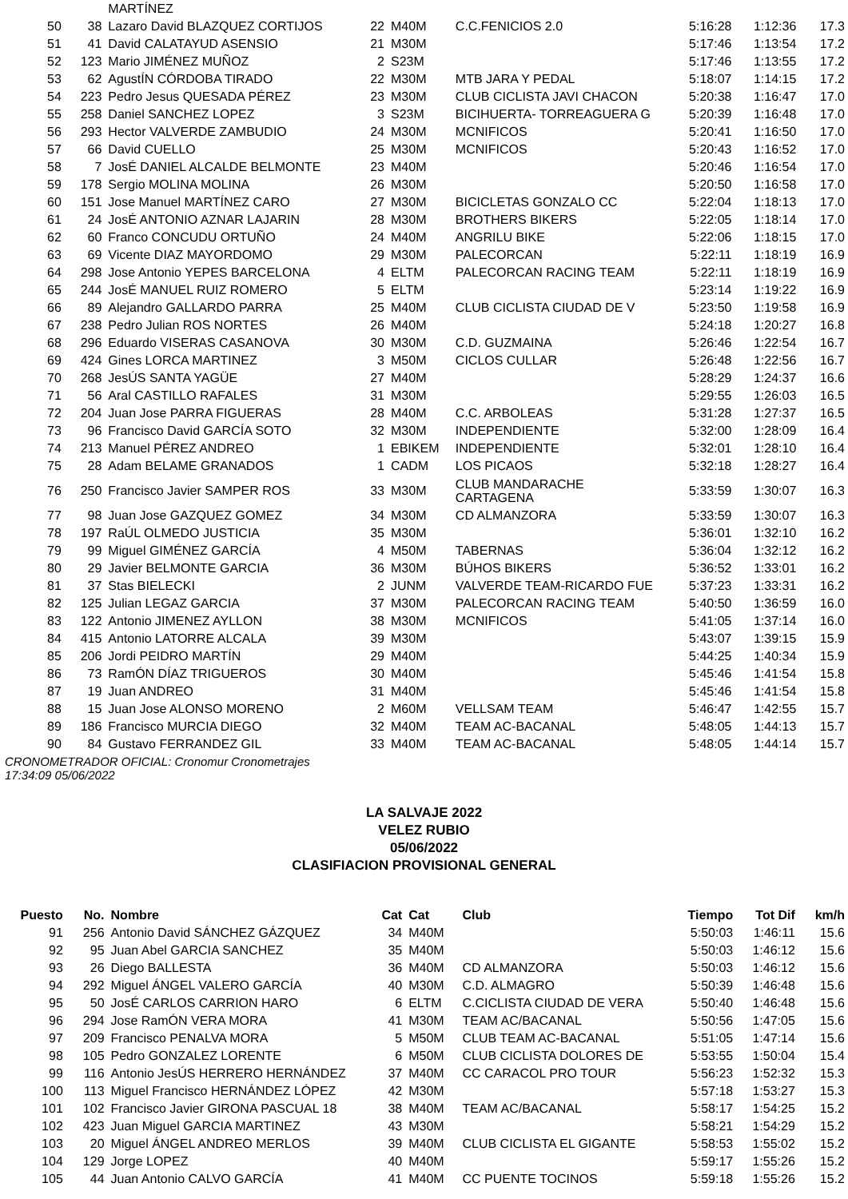| | | MARTÍNEZ | | | | | | |
| 50 | 38 | Lazaro David BLAZQUEZ CORTIJOS | 22 | M40M | C.C.FENICIOS 2.0 | 5:16:28 | 1:12:36 | 17.3 |
| 51 | 41 | David CALATAYUD ASENSIO | 21 | M30M | | 5:17:46 | 1:13:54 | 17.2 |
| 52 | 123 | Mario JIMÉNEZ MUÑOZ | 2 | S23M | | 5:17:46 | 1:13:55 | 17.2 |
| 53 | 62 | AgustÍN CÓRDOBA TIRADO | 22 | M30M | MTB JARA Y PEDAL | 5:18:07 | 1:14:15 | 17.2 |
| 54 | 223 | Pedro Jesus QUESADA PÉREZ | 23 | M30M | CLUB CICLISTA JAVI CHACON | 5:20:38 | 1:16:47 | 17.0 |
| 55 | 258 | Daniel SANCHEZ LOPEZ | 3 | S23M | BICIHUERTA- TORREAGUERA G | 5:20:39 | 1:16:48 | 17.0 |
| 56 | 293 | Hector VALVERDE ZAMBUDIO | 24 | M30M | MCNIFICOS | 5:20:41 | 1:16:50 | 17.0 |
| 57 | 66 | David CUELLO | 25 | M30M | MCNIFICOS | 5:20:43 | 1:16:52 | 17.0 |
| 58 | 7 | JosÉ DANIEL ALCALDE BELMONTE | 23 | M40M | | 5:20:46 | 1:16:54 | 17.0 |
| 59 | 178 | Sergio MOLINA MOLINA | 26 | M30M | | 5:20:50 | 1:16:58 | 17.0 |
| 60 | 151 | Jose Manuel MARTÍNEZ CARO | 27 | M30M | BICICLETAS GONZALO CC | 5:22:04 | 1:18:13 | 17.0 |
| 61 | 24 | JosÉ ANTONIO AZNAR LAJARIN | 28 | M30M | BROTHERS BIKERS | 5:22:05 | 1:18:14 | 17.0 |
| 62 | 60 | Franco CONCUDU ORTUÑO | 24 | M40M | ANGRILU BIKE | 5:22:06 | 1:18:15 | 17.0 |
| 63 | 69 | Vicente DIAZ MAYORDOMO | 29 | M30M | PALECORCAN | 5:22:11 | 1:18:19 | 16.9 |
| 64 | 298 | Jose Antonio YEPES BARCELONA | 4 | ELTM | PALECORCAN RACING TEAM | 5:22:11 | 1:18:19 | 16.9 |
| 65 | 244 | JosÉ MANUEL RUIZ ROMERO | 5 | ELTM | | 5:23:14 | 1:19:22 | 16.9 |
| 66 | 89 | Alejandro GALLARDO PARRA | 25 | M40M | CLUB CICLISTA CIUDAD DE V | 5:23:50 | 1:19:58 | 16.9 |
| 67 | 238 | Pedro Julian ROS NORTES | 26 | M40M | | 5:24:18 | 1:20:27 | 16.8 |
| 68 | 296 | Eduardo VISERAS CASANOVA | 30 | M30M | C.D. GUZMAINA | 5:26:46 | 1:22:54 | 16.7 |
| 69 | 424 | Gines LORCA MARTINEZ | 3 | M50M | CICLOS CULLAR | 5:26:48 | 1:22:56 | 16.7 |
| 70 | 268 | JesÚS SANTA YAGÜE | 27 | M40M | | 5:28:29 | 1:24:37 | 16.6 |
| 71 | 56 | Aral CASTILLO RAFALES | 31 | M30M | | 5:29:55 | 1:26:03 | 16.5 |
| 72 | 204 | Juan Jose PARRA FIGUERAS | 28 | M40M | C.C. ARBOLEAS | 5:31:28 | 1:27:37 | 16.5 |
| 73 | 96 | Francisco David GARCÍA SOTO | 32 | M30M | INDEPENDIENTE | 5:32:00 | 1:28:09 | 16.4 |
| 74 | 213 | Manuel PÉREZ ANDREO | 1 | EBIKEM | INDEPENDIENTE | 5:32:01 | 1:28:10 | 16.4 |
| 75 | 28 | Adam BELAME GRANADOS | 1 | CADM | LOS PICAOS | 5:32:18 | 1:28:27 | 16.4 |
| 76 | 250 | Francisco Javier SAMPER ROS | 33 | M30M | CLUB MANDARACHE CARTAGENA | 5:33:59 | 1:30:07 | 16.3 |
| 77 | 98 | Juan Jose GAZQUEZ GOMEZ | 34 | M30M | CD ALMANZORA | 5:33:59 | 1:30:07 | 16.3 |
| 78 | 197 | RaÚL OLMEDO JUSTICIA | 35 | M30M | | 5:36:01 | 1:32:10 | 16.2 |
| 79 | 99 | Miguel GIMÉNEZ GARCÍA | 4 | M50M | TABERNAS | 5:36:04 | 1:32:12 | 16.2 |
| 80 | 29 | Javier BELMONTE GARCIA | 36 | M30M | BÚHOS BIKERS | 5:36:52 | 1:33:01 | 16.2 |
| 81 | 37 | Stas BIELECKI | 2 | JUNM | VALVERDE TEAM-RICARDO FUE | 5:37:23 | 1:33:31 | 16.2 |
| 82 | 125 | Julian LEGAZ GARCIA | 37 | M30M | PALECORCAN RACING TEAM | 5:40:50 | 1:36:59 | 16.0 |
| 83 | 122 | Antonio JIMENEZ AYLLON | 38 | M30M | MCNIFICOS | 5:41:05 | 1:37:14 | 16.0 |
| 84 | 415 | Antonio LATORRE ALCALA | 39 | M30M | | 5:43:07 | 1:39:15 | 15.9 |
| 85 | 206 | Jordi PEIDRO MARTÍN | 29 | M40M | | 5:44:25 | 1:40:34 | 15.9 |
| 86 | 73 | RamÓN DÍAZ TRIGUEROS | 30 | M40M | | 5:45:46 | 1:41:54 | 15.8 |
| 87 | 19 | Juan ANDREO | 31 | M40M | | 5:45:46 | 1:41:54 | 15.8 |
| 88 | 15 | Juan Jose ALONSO MORENO | 2 | M60M | VELLSAM TEAM | 5:46:47 | 1:42:55 | 15.7 |
| 89 | 186 | Francisco MURCIA DIEGO | 32 | M40M | TEAM AC-BACANAL | 5:48:05 | 1:44:13 | 15.7 |
| 90 | 84 | Gustavo FERRANDEZ GIL | 33 | M40M | TEAM AC-BACANAL | 5:48:05 | 1:44:14 | 15.7 |
CRONOMETRADOR OFICIAL: Cronomur Cronometrajes
17:34:09 05/06/2022
LA SALVAJE 2022
VELEZ RUBIO
05/06/2022
CLASIFIACION PROVISIONAL GENERAL
| Puesto | No. | Nombre | Cat | Cat | Club | Tiempo | Tot Dif | km/h |
| --- | --- | --- | --- | --- | --- | --- | --- | --- |
| 91 | 256 | Antonio David SÁNCHEZ GÁZQUEZ | 34 | M40M | | 5:50:03 | 1:46:11 | 15.6 |
| 92 | 95 | Juan Abel GARCIA SANCHEZ | 35 | M40M | | 5:50:03 | 1:46:12 | 15.6 |
| 93 | 26 | Diego BALLESTA | 36 | M40M | CD ALMANZORA | 5:50:03 | 1:46:12 | 15.6 |
| 94 | 292 | Miguel ÁNGEL VALERO GARCÍA | 40 | M30M | C.D. ALMAGRO | 5:50:39 | 1:46:48 | 15.6 |
| 95 | 50 | JosÉ CARLOS CARRION HARO | 6 | ELTM | C.CICLISTA CIUDAD DE VERA | 5:50:40 | 1:46:48 | 15.6 |
| 96 | 294 | Jose RamÓN VERA MORA | 41 | M30M | TEAM AC/BACANAL | 5:50:56 | 1:47:05 | 15.6 |
| 97 | 209 | Francisco PENALVA MORA | 5 | M50M | CLUB TEAM AC-BACANAL | 5:51:05 | 1:47:14 | 15.6 |
| 98 | 105 | Pedro GONZALEZ LORENTE | 6 | M50M | CLUB CICLISTA DOLORES DE | 5:53:55 | 1:50:04 | 15.4 |
| 99 | 116 | Antonio JesÚS HERRERO HERNÁNDEZ | 37 | M40M | CC CARACOL PRO TOUR | 5:56:23 | 1:52:32 | 15.3 |
| 100 | 113 | Miguel Francisco HERNÁNDEZ LÓPEZ | 42 | M30M | | 5:57:18 | 1:53:27 | 15.3 |
| 101 | 102 | Francisco Javier GIRONA PASCUAL 18 | 38 | M40M | TEAM AC/BACANAL | 5:58:17 | 1:54:25 | 15.2 |
| 102 | 423 | Juan Miguel GARCIA MARTINEZ | 43 | M30M | | 5:58:21 | 1:54:29 | 15.2 |
| 103 | 20 | Miguel ÁNGEL ANDREO MERLOS | 39 | M40M | CLUB CICLISTA EL GIGANTE | 5:58:53 | 1:55:02 | 15.2 |
| 104 | 129 | Jorge LOPEZ | 40 | M40M | | 5:59:17 | 1:55:26 | 15.2 |
| 105 | 44 | Juan Antonio CALVO GARCÍA | 41 | M40M | CC PUENTE TOCINOS | 5:59:18 | 1:55:26 | 15.2 |